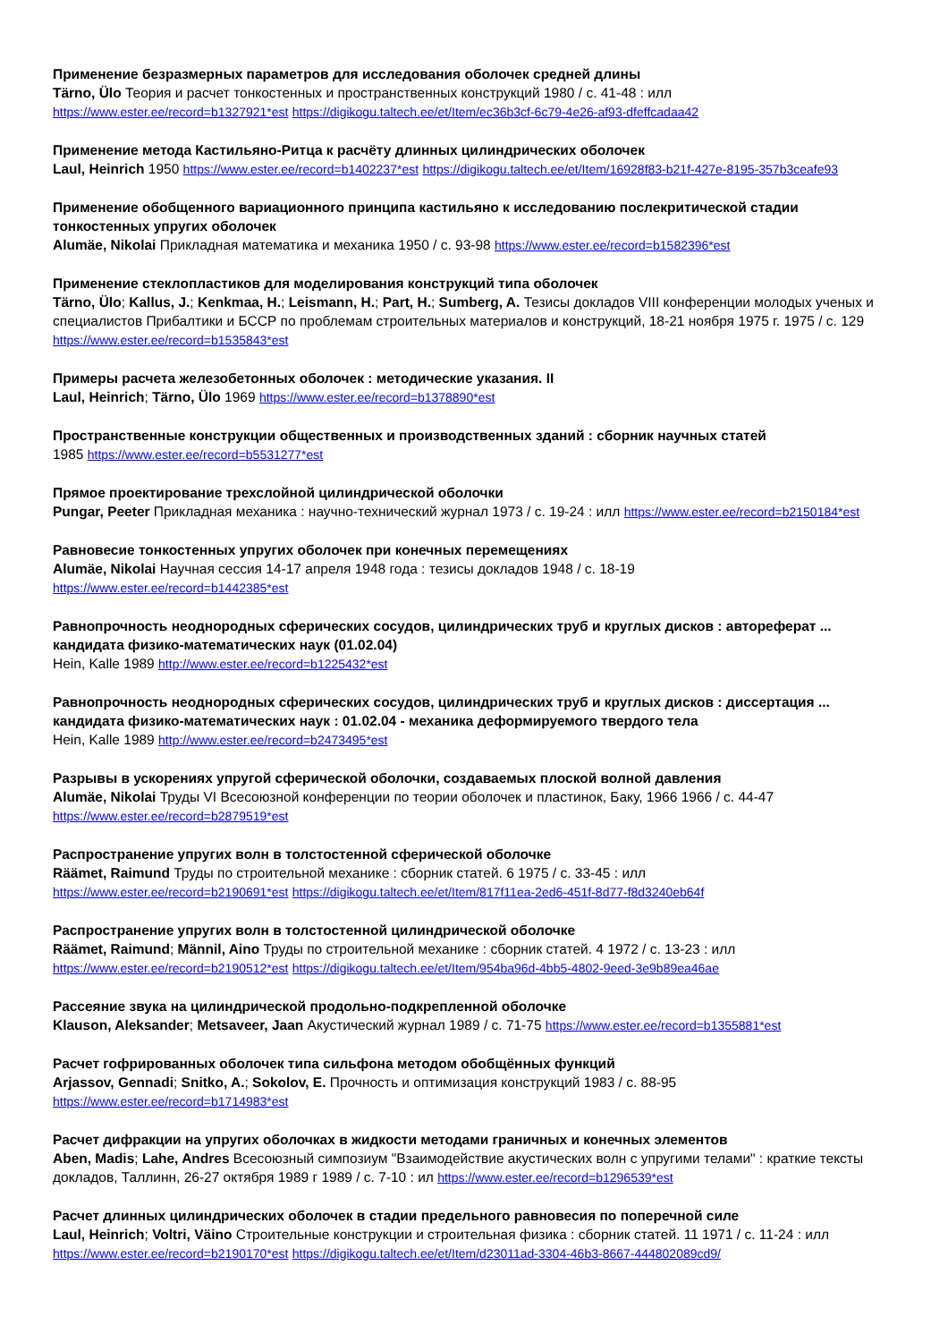Применение безразмерных параметров для исследования оболочек средней длины
Tärno, Ülo Теория и расчет тонкостенных и пространственных конструкций 1980 / с. 41-48 : илл
https://www.ester.ee/record=b1327921*est https://digikogu.taltech.ee/et/Item/ec36b3cf-6c79-4e26-af93-dfeffcadaa42
Применение метода Кастильяно-Ритца к расчёту длинных цилиндрических оболочек
Laul, Heinrich 1950 https://www.ester.ee/record=b1402237*est https://digikogu.taltech.ee/et/Item/16928f83-b21f-427e-8195-357b3ceafe93
Применение обобщенного вариационного принципа кастильяно к исследованию послекритической стадии тонкостенных упругих оболочек
Alumäe, Nikolai Прикладная математика и механика 1950 / с. 93-98 https://www.ester.ee/record=b1582396*est
Применение стеклопластиков для моделирования конструкций типа оболочек
Tärno, Ülo; Kallus, J.; Kenkmaa, H.; Leismann, H.; Part, H.; Sumberg, A. Тезисы докладов VIII конференции молодых ученых и специалистов Прибалтики и БССР по проблемам строительных материалов и конструкций, 18-21 ноября 1975 г. 1975 / с. 129 https://www.ester.ee/record=b1535843*est
Примеры расчета железобетонных оболочек : методические указания. II
Laul, Heinrich; Tärno, Ülo 1969 https://www.ester.ee/record=b1378890*est
Пространственные конструкции общественных и производственных зданий : сборник научных статей
1985 https://www.ester.ee/record=b5531277*est
Прямое проектирование трехслойной цилиндрической оболочки
Pungar, Peeter Прикладная механика : научно-технический журнал 1973 / с. 19-24 : илл https://www.ester.ee/record=b2150184*est
Равновесие тонкостенных упругих оболочек при конечных перемещениях
Alumäe, Nikolai Научная сессия 14-17 апреля 1948 года : тезисы докладов 1948 / с. 18-19
https://www.ester.ee/record=b1442385*est
Равнопрочность неоднородных сферических сосудов, цилиндрических труб и круглых дисков : автореферат ... кандидата физико-математических наук (01.02.04)
Hein, Kalle 1989 http://www.ester.ee/record=b1225432*est
Равнопрочность неоднородных сферических сосудов, цилиндрических труб и круглых дисков : диссертация ... кандидата физико-математических наук : 01.02.04 - механика деформируемого твердого тела
Hein, Kalle 1989 http://www.ester.ee/record=b2473495*est
Разрывы в ускорениях упругой сферической оболочки, создаваемых плоской волной давления
Alumäe, Nikolai Труды VI Всесоюзной конференции по теории оболочек и пластинок, Баку, 1966 1966 / с. 44-47
https://www.ester.ee/record=b2879519*est
Распространение упругих волн в толстостенной сферической оболочке
Räämet, Raimund Труды по строительной механике : сборник статей. 6 1975 / с. 33-45 : илл
https://www.ester.ee/record=b2190691*est https://digikogu.taltech.ee/et/Item/817f11ea-2ed6-451f-8d77-f8d3240eb64f
Распространение упругих волн в толстостенной цилиндрической оболочке
Räämet, Raimund; Männil, Aino Труды по строительной механике : сборник статей. 4 1972 / с. 13-23 : илл
https://www.ester.ee/record=b2190512*est https://digikogu.taltech.ee/et/Item/954ba96d-4bb5-4802-9eed-3e9b89ea46ae
Рассеяние звука на цилиндрической продольно-подкрепленной оболочке
Klauson, Aleksander; Metsaveer, Jaan Акустический журнал 1989 / с. 71-75 https://www.ester.ee/record=b1355881*est
Расчет гофрированных оболочек типа сильфона методом обобщённых функций
Arjassov, Gennadi; Snitko, A.; Sokolov, E. Прочность и оптимизация конструкций 1983 / с. 88-95
https://www.ester.ee/record=b1714983*est
Расчет дифракции на упругих оболочках в жидкости методами граничных и конечных элементов
Aben, Madis; Lahe, Andres Всесоюзный симпозиум "Взаимодействие акустических волн с упругими телами" : краткие тексты докладов, Таллинн, 26-27 октября 1989 г 1989 / с. 7-10 : ил https://www.ester.ee/record=b1296539*est
Расчет длинных цилиндрических оболочек в стадии предельного равновесия по поперечной силе
Laul, Heinrich; Voltri, Väino Строительные конструкции и строительная физика : сборник статей. 11 1971 / с. 11-24 : илл
https://www.ester.ee/record=b2190170*est https://digikogu.taltech.ee/et/Item/d23011ad-3304-46b3-8667-444802089cd9/